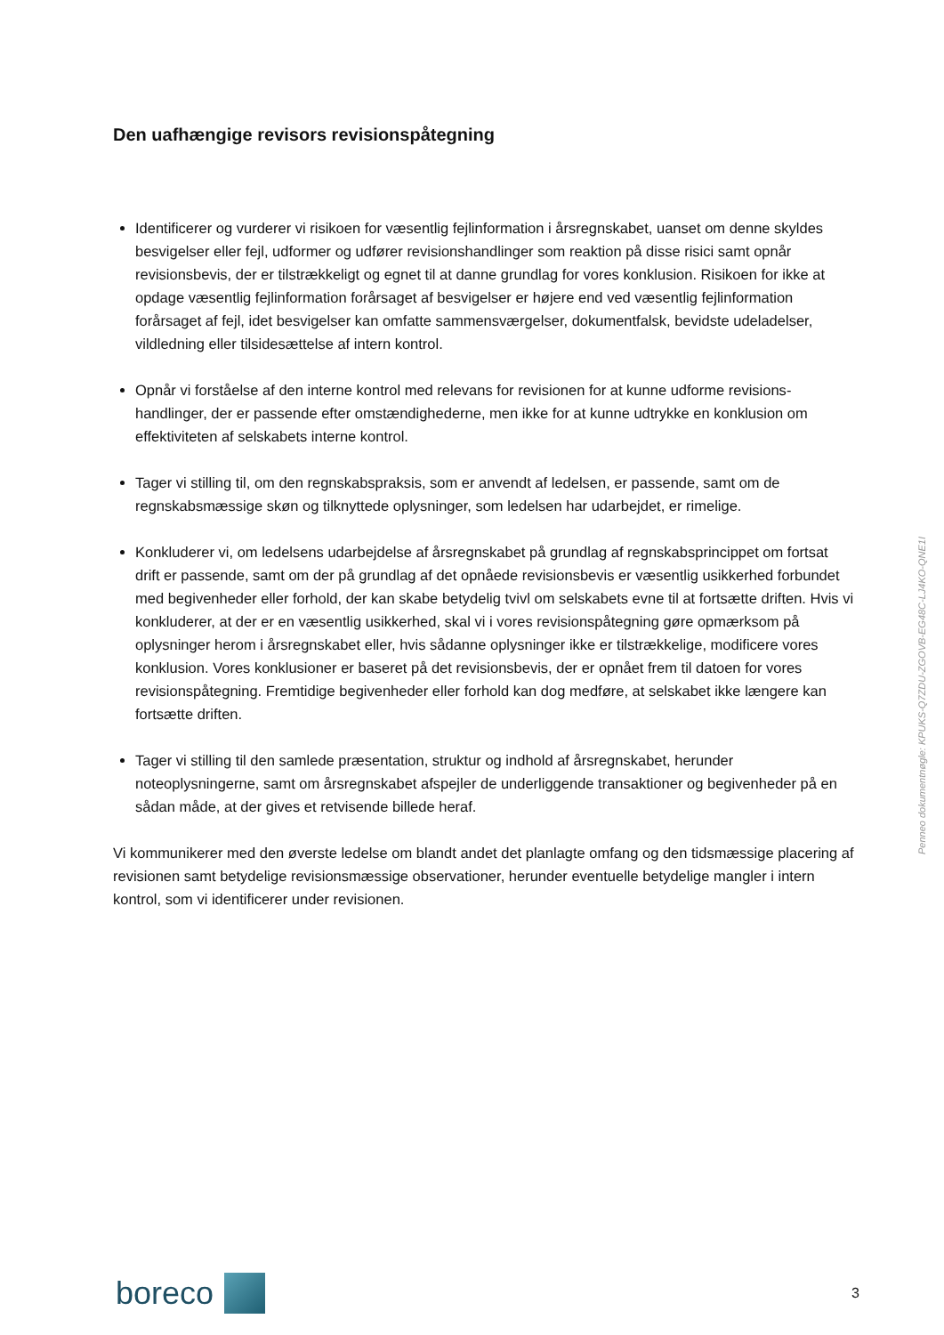Den uafhængige revisors revisionspåtegning
Identificerer og vurderer vi risikoen for væsentlig fejlinformation i årsregnskabet, uanset om denne skyldes besvigelser eller fejl, udformer og udfører revisionshandlinger som reaktion på disse risici samt opnår revisionsbevis, der er tilstrækkeligt og egnet til at danne grundlag for vores konklusion. Risikoen for ikke at opdage væsentlig fejlinformation forårsaget af besvigelser er højere end ved væsentlig fejl­information forårsaget af fejl, idet besvigelser kan omfatte sammensværgelser, dokumentfalsk, bevid­ste udeladelser, vildledning eller tilsidesættelse af intern kontrol.
Opnår vi forståelse af den interne kontrol med relevans for revisionen for at kunne udforme revisions­handlinger, der er passende efter omstændighederne, men ikke for at kunne udtrykke en konklusion om effektiviteten af selskabets interne kontrol.
Tager vi stilling til, om den regnskabspraksis, som er anvendt af ledelsen, er passende, samt om de regnskabsmæssige skøn og tilknyttede oplysninger, som ledelsen har udarbejdet, er rimelige.
Konkluderer vi, om ledelsens udarbejdelse af årsregnskabet på grundlag af regnskabsprincippet om fortsat drift er passende, samt om der på grundlag af det opnåede revisionsbevis er væsentlig usikker­hed forbundet med begivenheder eller forhold, der kan skabe betydelig tvivl om selskabets evne til at fortsætte driften. Hvis vi konkluderer, at der er en væsentlig usikkerhed, skal vi i vores revisionspå­tegning gøre opmærksom på oplysninger herom i årsregnskabet eller, hvis sådanne oplysninger ikke er tilstrækkelige, modificere vores konklusion. Vores konklusioner er baseret på det revisionsbevis, der er opnået frem til datoen for vores revisionspåtegning. Fremtidige begivenheder eller forhold kan dog medføre, at selskabet ikke længere kan fortsætte driften.
Tager vi stilling til den samlede præsentation, struktur og indhold af årsregnskabet, herunder noteoplysningerne, samt om årsregnskabet afspejler de underliggende transaktioner og begivenheder på en sådan måde, at der gives et retvisende billede heraf.
Vi kommunikerer med den øverste ledelse om blandt andet det planlagte omfang og den tidsmæssige placering af revisionen samt betydelige revisionsmæssige observationer, herunder eventuelle betydelige mangler i intern kontrol, som vi identificerer under revisionen.
Penneo dokumentnøgle: KPUKS-Q7ZDU-ZGOVB-EG48C-LJ4KO-QNE1I
boreco
3